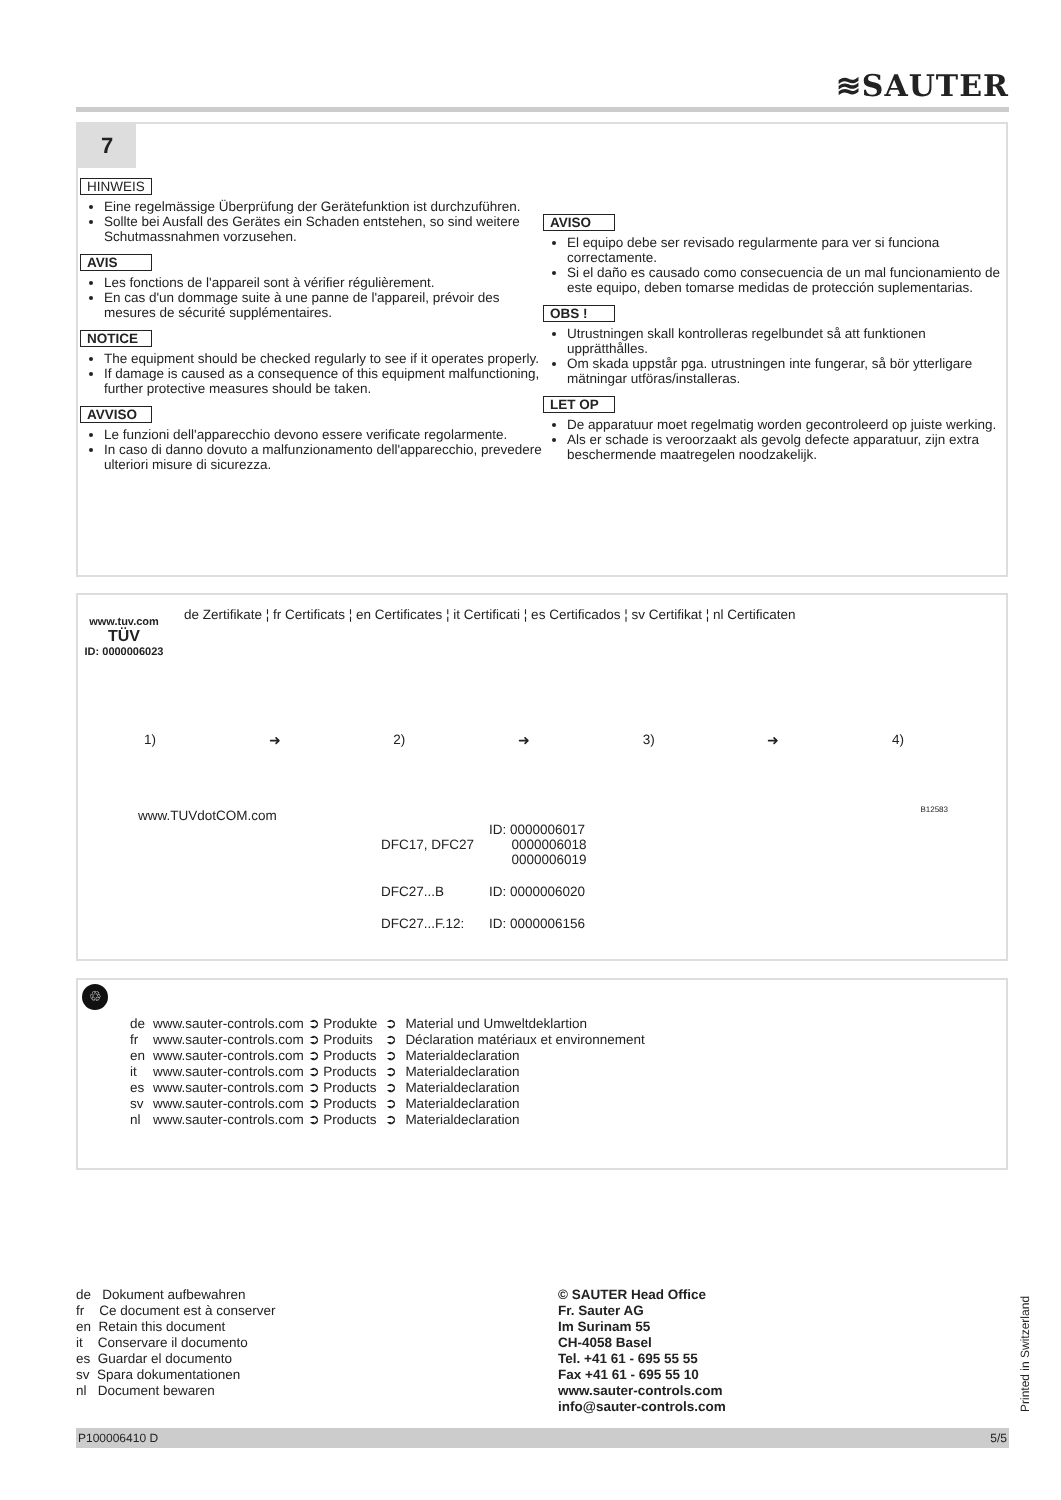≋SAUTER
7
HINWEIS
Eine regelmässige Überprüfung der Gerätefunktion ist durchzuführen.
Sollte bei Ausfall des Gerätes ein Schaden entstehen, so sind weitere Schutmassnahmen vorzusehen.
AVIS
Les fonctions de l'appareil sont à vérifier régulièrement.
En cas d'un dommage suite à une panne de l'appareil, prévoir des mesures de sécurité supplémentaires.
NOTICE
The equipment should be checked regularly to see if it operates properly.
If damage is caused as a consequence of this equipment malfunctioning, further protective measures should be taken.
AVVISO
Le funzioni dell'apparecchio devono essere verificate regolarmente.
In caso di danno dovuto a malfunzionamento dell'apparecchio, prevedere ulteriori misure di sicurezza.
AVISO
El equipo debe ser revisado regularmente para ver si funciona correctamente.
Si el daño es causado como consecuencia de un mal funcionamiento de este equipo, deben tomarse medidas de protección suplementarias.
OBS !
Utrustningen skall kontrolleras regelbundet så att funktionen upprätthålles.
Om skada uppstår pga. utrustningen inte fungerar, så bör ytterligare mätningar utföras/installeras.
LET OP
De apparatuur moet regelmatig worden gecontroleerd op juiste werking.
Als er schade is veroorzaakt als gevolg defecte apparatuur, zijn extra beschermende maatregelen noodzakelijk.
de Zertifikate ¦ fr Certificats ¦ en Certificates ¦ it Certificati ¦ es Certificados ¦ sv Certifikat ¦ nl Certificaten
www.tuv.com
TÜV
ID: 0000006023
1) ➜ 2) ➜ 3) ➜ 4)
www.TUVdotCOM.com
| DFC17, DFC27 | ID: 0000006017 0000006018 0000006019 |
| DFC27...B | ID: 0000006020 |
| DFC27...F.12: | ID: 0000006156 |
B12583
♲
| de | www.sauter-controls.com ➲ Produkte | ➲ | Material und Umweltdeklartion |
| fr | www.sauter-controls.com ➲ Produits | ➲ | Déclaration matériaux et environnement |
| en | www.sauter-controls.com ➲ Products | ➲ | Materialdeclaration |
| it | www.sauter-controls.com ➲ Products | ➲ | Materialdeclaration |
| es | www.sauter-controls.com ➲ Products | ➲ | Materialdeclaration |
| sv | www.sauter-controls.com ➲ Products | ➲ | Materialdeclaration |
| nl | www.sauter-controls.com ➲ Products | ➲ | Materialdeclaration |
de Dokument aufbewahren
fr Ce document est à conserver
en Retain this document
it Conservare il documento
es Guardar el documento
sv Spara dokumentationen
nl Document bewaren
© SAUTER Head Office
Fr. Sauter AG
Im Surinam 55
CH-4058 Basel
Tel. +41 61 - 695 55 55
Fax +41 61 - 695 55 10
www.sauter-controls.com
info@sauter-controls.com
Printed in Switzerland
P100006410 D 5/5